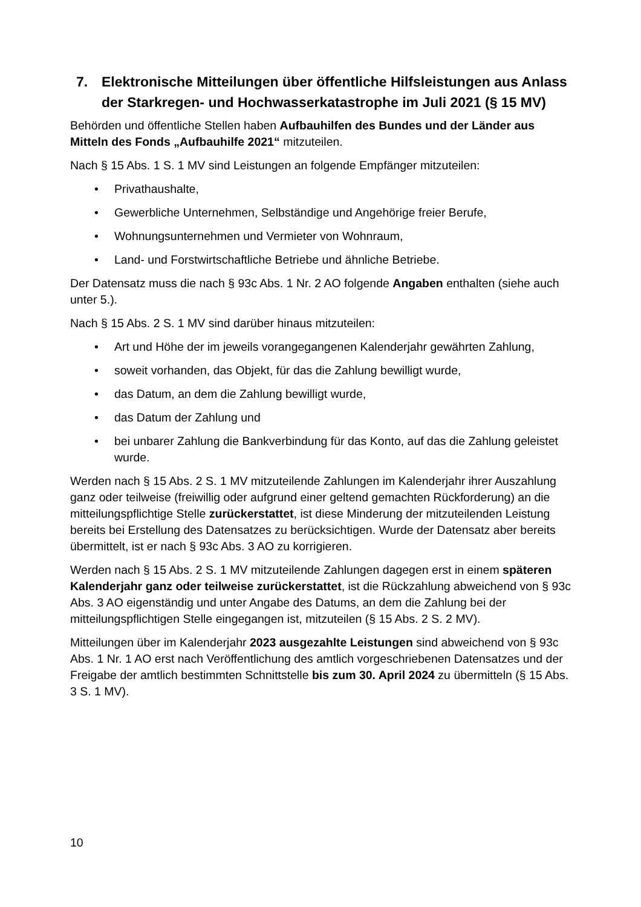7. Elektronische Mitteilungen über öffentliche Hilfsleistungen aus Anlass der Starkregen- und Hochwasserkatastrophe im Juli 2021 (§ 15 MV)
Behörden und öffentliche Stellen haben Aufbauhilfen des Bundes und der Länder aus Mitteln des Fonds „Aufbauhilfe 2021“ mitzuteilen.
Nach § 15 Abs. 1 S. 1 MV sind Leistungen an folgende Empfänger mitzuteilen:
• Privathaushalte,
• Gewerbliche Unternehmen, Selbständige und Angehörige freier Berufe,
• Wohnungsunternehmen und Vermieter von Wohnraum,
• Land- und Forstwirtschaftliche Betriebe und ähnliche Betriebe.
Der Datensatz muss die nach § 93c Abs. 1 Nr. 2 AO folgende Angaben enthalten (siehe auch unter 5.).
Nach § 15 Abs. 2 S. 1 MV sind darüber hinaus mitzuteilen:
• Art und Höhe der im jeweils vorangegangenen Kalenderjahr gewährten Zahlung,
• soweit vorhanden, das Objekt, für das die Zahlung bewilligt wurde,
• das Datum, an dem die Zahlung bewilligt wurde,
• das Datum der Zahlung und
• bei unbarer Zahlung die Bankverbindung für das Konto, auf das die Zahlung geleistet wurde.
Werden nach § 15 Abs. 2 S. 1 MV mitzuteilende Zahlungen im Kalenderjahr ihrer Auszahlung ganz oder teilweise (freiwillig oder aufgrund einer geltend gemachten Rückforderung) an die mitteilungspflichtige Stelle zurückerstattet, ist diese Minderung der mitzuteilenden Leistung bereits bei Erstellung des Datensatzes zu berücksichtigen. Wurde der Datensatz aber bereits übermittelt, ist er nach § 93c Abs. 3 AO zu korrigieren.
Werden nach § 15 Abs. 2 S. 1 MV mitzuteilende Zahlungen dagegen erst in einem späteren Kalenderjahr ganz oder teilweise zurückerstattet, ist die Rückzahlung abweichend von § 93c Abs. 3 AO eigenständig und unter Angabe des Datums, an dem die Zahlung bei der mitteilungspflichtigen Stelle eingegangen ist, mitzuteilen (§ 15 Abs. 2 S. 2 MV).
Mitteilungen über im Kalenderjahr 2023 ausgezahlte Leistungen sind abweichend von § 93c Abs. 1 Nr. 1 AO erst nach Veröffentlichung des amtlich vorgeschriebenen Datensatzes und der Freigabe der amtlich bestimmten Schnittstelle bis zum 30. April 2024 zu übermitteln (§ 15 Abs. 3 S. 1 MV).
10